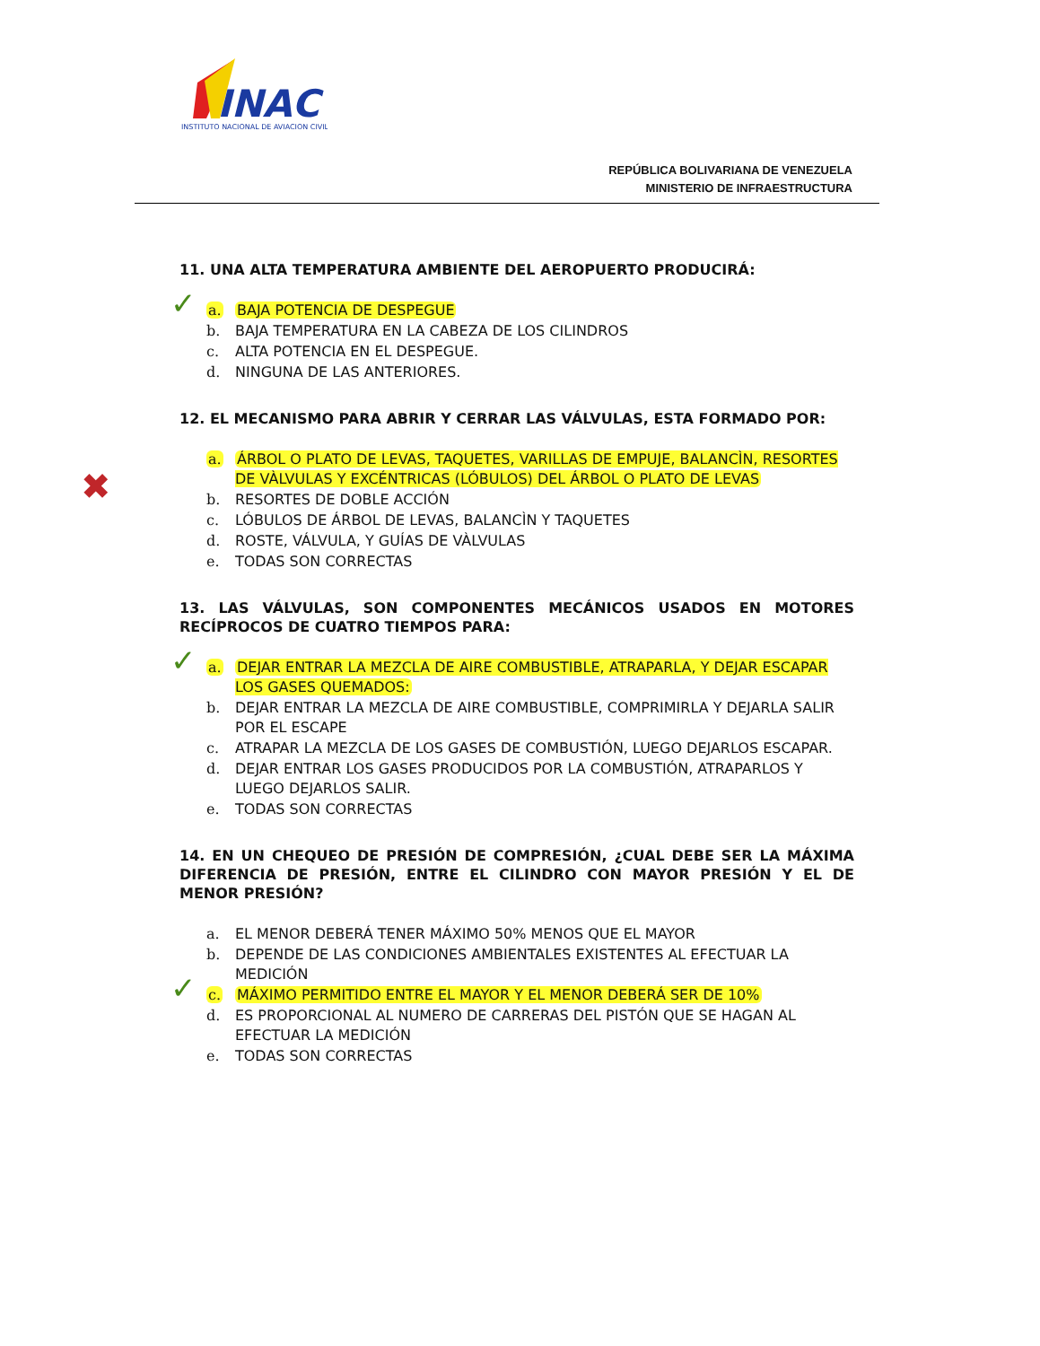INAC
INSTITUTO NACIONAL DE AVIACION CIVIL
REPÚBLICA BOLIVARIANA DE VENEZUELA
MINISTERIO DE INFRAESTRUCTURA
11. UNA ALTA TEMPERATURA AMBIENTE DEL AEROPUERTO PRODUCIRÁ:
✓ a. BAJA POTENCIA DE DESPEGUE
b. BAJA TEMPERATURA EN LA CABEZA DE LOS CILINDROS
c. ALTA POTENCIA EN EL DESPEGUE.
d. NINGUNA DE LAS ANTERIORES.
12. EL MECANISMO PARA ABRIR Y CERRAR LAS VÁLVULAS, ESTA FORMADO POR:
✖
a. ÁRBOL O PLATO DE LEVAS, TAQUETES, VARILLAS DE EMPUJE, BALANCÌN, RESORTES DE VÀLVULAS Y EXCÉNTRICAS (LÓBULOS) DEL ÁRBOL O PLATO DE LEVAS
b. RESORTES DE DOBLE ACCIÓN
c. LÓBULOS DE ÁRBOL DE LEVAS, BALANCÌN Y TAQUETES
d. ROSTE, VÁLVULA, Y GUÍAS DE VÀLVULAS
e. TODAS SON CORRECTAS
13. LAS VÁLVULAS, SON COMPONENTES MECÁNICOS USADOS EN MOTORES RECÍPROCOS DE CUATRO TIEMPOS PARA:
✓ a. DEJAR ENTRAR LA MEZCLA DE AIRE COMBUSTIBLE, ATRAPARLA, Y DEJAR ESCAPAR LOS GASES QUEMADOS:
b. DEJAR ENTRAR LA MEZCLA DE AIRE COMBUSTIBLE, COMPRIMIRLA Y DEJARLA SALIR POR EL ESCAPE
c. ATRAPAR LA MEZCLA DE LOS GASES DE COMBUSTIÓN, LUEGO DEJARLOS ESCAPAR.
d. DEJAR ENTRAR LOS GASES PRODUCIDOS POR LA COMBUSTIÓN, ATRAPARLOS Y LUEGO DEJARLOS SALIR.
e. TODAS SON CORRECTAS
14. EN UN CHEQUEO DE PRESIÓN DE COMPRESIÓN, ¿CUAL DEBE SER LA MÁXIMA DIFERENCIA DE PRESIÓN, ENTRE EL CILINDRO CON MAYOR PRESIÓN Y EL DE MENOR PRESIÓN?
a. EL MENOR DEBERÁ TENER MÁXIMO 50% MENOS QUE EL MAYOR
b. DEPENDE DE LAS CONDICIONES AMBIENTALES EXISTENTES AL EFECTUAR LA MEDICIÓN
✓ c. MÁXIMO PERMITIDO ENTRE EL MAYOR Y EL MENOR DEBERÁ SER DE 10%
d. ES PROPORCIONAL AL NUMERO DE CARRERAS DEL PISTÓN QUE SE HAGAN AL EFECTUAR LA MEDICIÓN
e. TODAS SON CORRECTAS